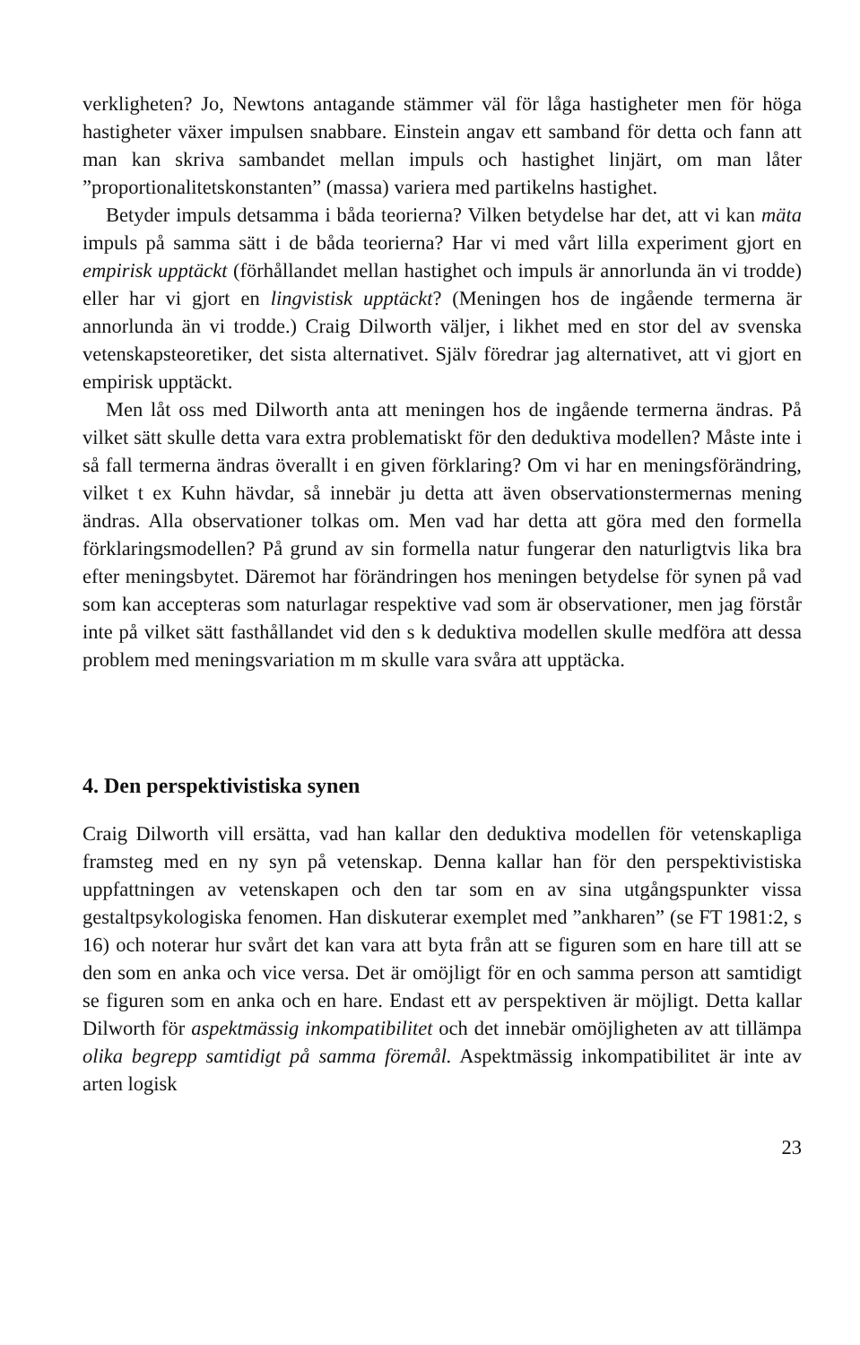verkligheten? Jo, Newtons antagande stämmer väl för låga hastigheter men för höga hastigheter växer impulsen snabbare. Einstein angav ett samband för detta och fann att man kan skriva sambandet mellan impuls och hastighet linjärt, om man låter ”proportionalitetskonstanten” (massa) variera med partikelns hastighet.
Betyder impuls detsamma i båda teorierna? Vilken betydelse har det, att vi kan mäta impuls på samma sätt i de båda teorierna? Har vi med vårt lilla experiment gjort en empirisk upptäckt (förhållandet mellan hastighet och impuls är annorlunda än vi trodde) eller har vi gjort en lingvistisk upptäckt? (Meningen hos de ingående termerna är annorlunda än vi trodde.) Craig Dilworth väljer, i likhet med en stor del av svenska vetenskapsteoretiker, det sista alternativet. Själv föredrar jag alternativet, att vi gjort en empirisk upptäckt.
Men låt oss med Dilworth anta att meningen hos de ingående termerna ändras. På vilket sätt skulle detta vara extra problematiskt för den deduktiva modellen? Måste inte i så fall termerna ändras överallt i en given förklaring? Om vi har en meningsförändring, vilket t ex Kuhn hävdar, så innebär ju detta att även observationstermernas mening ändras. Alla observationer tolkas om. Men vad har detta att göra med den formella förklaringsmodellen? På grund av sin formella natur fungerar den naturligtvis lika bra efter meningsbytet. Däremot har förändringen hos meningen betydelse för synen på vad som kan accepteras som naturlagar respektive vad som är observationer, men jag förstår inte på vilket sätt fasthållandet vid den s k deduktiva modellen skulle medföra att dessa problem med meningsvariation m m skulle vara svåra att upptäcka.
4. Den perspektivistiska synen
Craig Dilworth vill ersätta, vad han kallar den deduktiva modellen för vetenskapliga framsteg med en ny syn på vetenskap. Denna kallar han för den perspektivistiska uppfattningen av vetenskapen och den tar som en av sina utgångspunkter vissa gestaltpsykologiska fenomen. Han diskuterar exemplet med ”ankharen” (se FT 1981:2, s 16) och noterar hur svårt det kan vara att byta från att se figuren som en hare till att se den som en anka och vice versa. Det är omöjligt för en och samma person att samtidigt se figuren som en anka och en hare. Endast ett av perspektiven är möjligt. Detta kallar Dilworth för aspektmässig inkompatibilitet och det innebär omöjligheten av att tillämpa olika begrepp samtidigt på samma föremål. Aspektmässig inkompatibilitet är inte av arten logisk
23